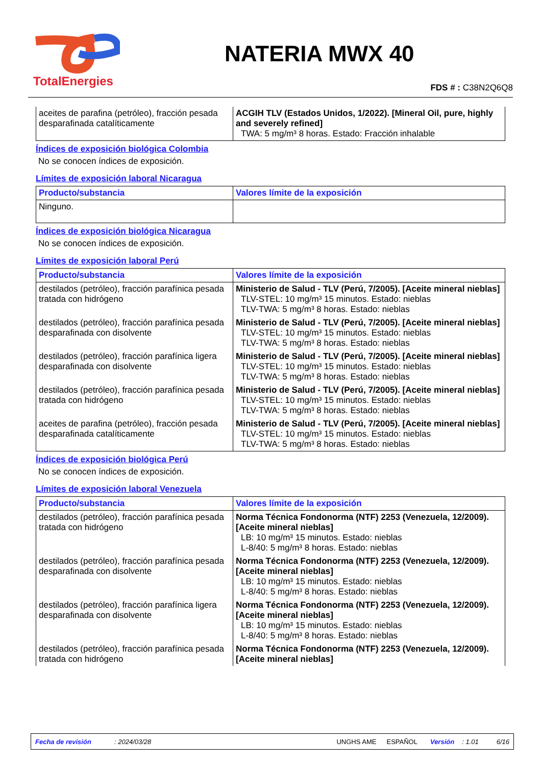TotalEnergies
NATERIA MWX 40
FDS # : C38N2Q6Q8
| aceites de parafina (petróleo), fracción pesada desparafinada catalíticamente | ACGIH TLV (Estados Unidos, 1/2022). [Mineral Oil, pure, highly and severely refined] TWA: 5 mg/m³ 8 horas. Estado: Fracción inhalable |
Índices de exposición biológica Colombia
No se conocen índices de exposición.
Límites de exposición laboral Nicaragua
| Producto/substancia | Valores límite de la exposición |
| --- | --- |
| Ninguno. | |
Índices de exposición biológica Nicaragua
No se conocen índices de exposición.
Límites de exposición laboral Perú
| Producto/substancia | Valores límite de la exposición |
| --- | --- |
| destilados (petróleo), fracción parafínica pesada tratada con hidrógeno | Ministerio de Salud - TLV (Perú, 7/2005). [Aceite mineral nieblas] TLV-STEL: 10 mg/m³ 15 minutos. Estado: nieblas TLV-TWA: 5 mg/m³ 8 horas. Estado: nieblas |
| destilados (petróleo), fracción parafínica pesada desparafinada con disolvente | Ministerio de Salud - TLV (Perú, 7/2005). [Aceite mineral nieblas] TLV-STEL: 10 mg/m³ 15 minutos. Estado: nieblas TLV-TWA: 5 mg/m³ 8 horas. Estado: nieblas |
| destilados (petróleo), fracción parafínica ligera desparafinada con disolvente | Ministerio de Salud - TLV (Perú, 7/2005). [Aceite mineral nieblas] TLV-STEL: 10 mg/m³ 15 minutos. Estado: nieblas TLV-TWA: 5 mg/m³ 8 horas. Estado: nieblas |
| destilados (petróleo), fracción parafínica pesada tratada con hidrógeno | Ministerio de Salud - TLV (Perú, 7/2005). [Aceite mineral nieblas] TLV-STEL: 10 mg/m³ 15 minutos. Estado: nieblas TLV-TWA: 5 mg/m³ 8 horas. Estado: nieblas |
| aceites de parafina (petróleo), fracción pesada desparafinada catalíticamente | Ministerio de Salud - TLV (Perú, 7/2005). [Aceite mineral nieblas] TLV-STEL: 10 mg/m³ 15 minutos. Estado: nieblas TLV-TWA: 5 mg/m³ 8 horas. Estado: nieblas |
Índices de exposición biológica Perú
No se conocen índices de exposición.
Límites de exposición laboral Venezuela
| Producto/substancia | Valores límite de la exposición |
| --- | --- |
| destilados (petróleo), fracción parafínica pesada tratada con hidrógeno | Norma Técnica Fondonorma (NTF) 2253 (Venezuela, 12/2009). [Aceite mineral nieblas] LB: 10 mg/m³ 15 minutos. Estado: nieblas L-8/40: 5 mg/m³ 8 horas. Estado: nieblas |
| destilados (petróleo), fracción parafínica pesada desparafinada con disolvente | Norma Técnica Fondonorma (NTF) 2253 (Venezuela, 12/2009). [Aceite mineral nieblas] LB: 10 mg/m³ 15 minutos. Estado: nieblas L-8/40: 5 mg/m³ 8 horas. Estado: nieblas |
| destilados (petróleo), fracción parafínica ligera desparafinada con disolvente | Norma Técnica Fondonorma (NTF) 2253 (Venezuela, 12/2009). [Aceite mineral nieblas] LB: 10 mg/m³ 15 minutos. Estado: nieblas L-8/40: 5 mg/m³ 8 horas. Estado: nieblas |
| destilados (petróleo), fracción parafínica pesada tratada con hidrógeno | Norma Técnica Fondonorma (NTF) 2253 (Venezuela, 12/2009). [Aceite mineral nieblas] |
Fecha de revisión: 2024/03/28 UNGHS AME ESPAÑOL Versión: 1.01 6/16